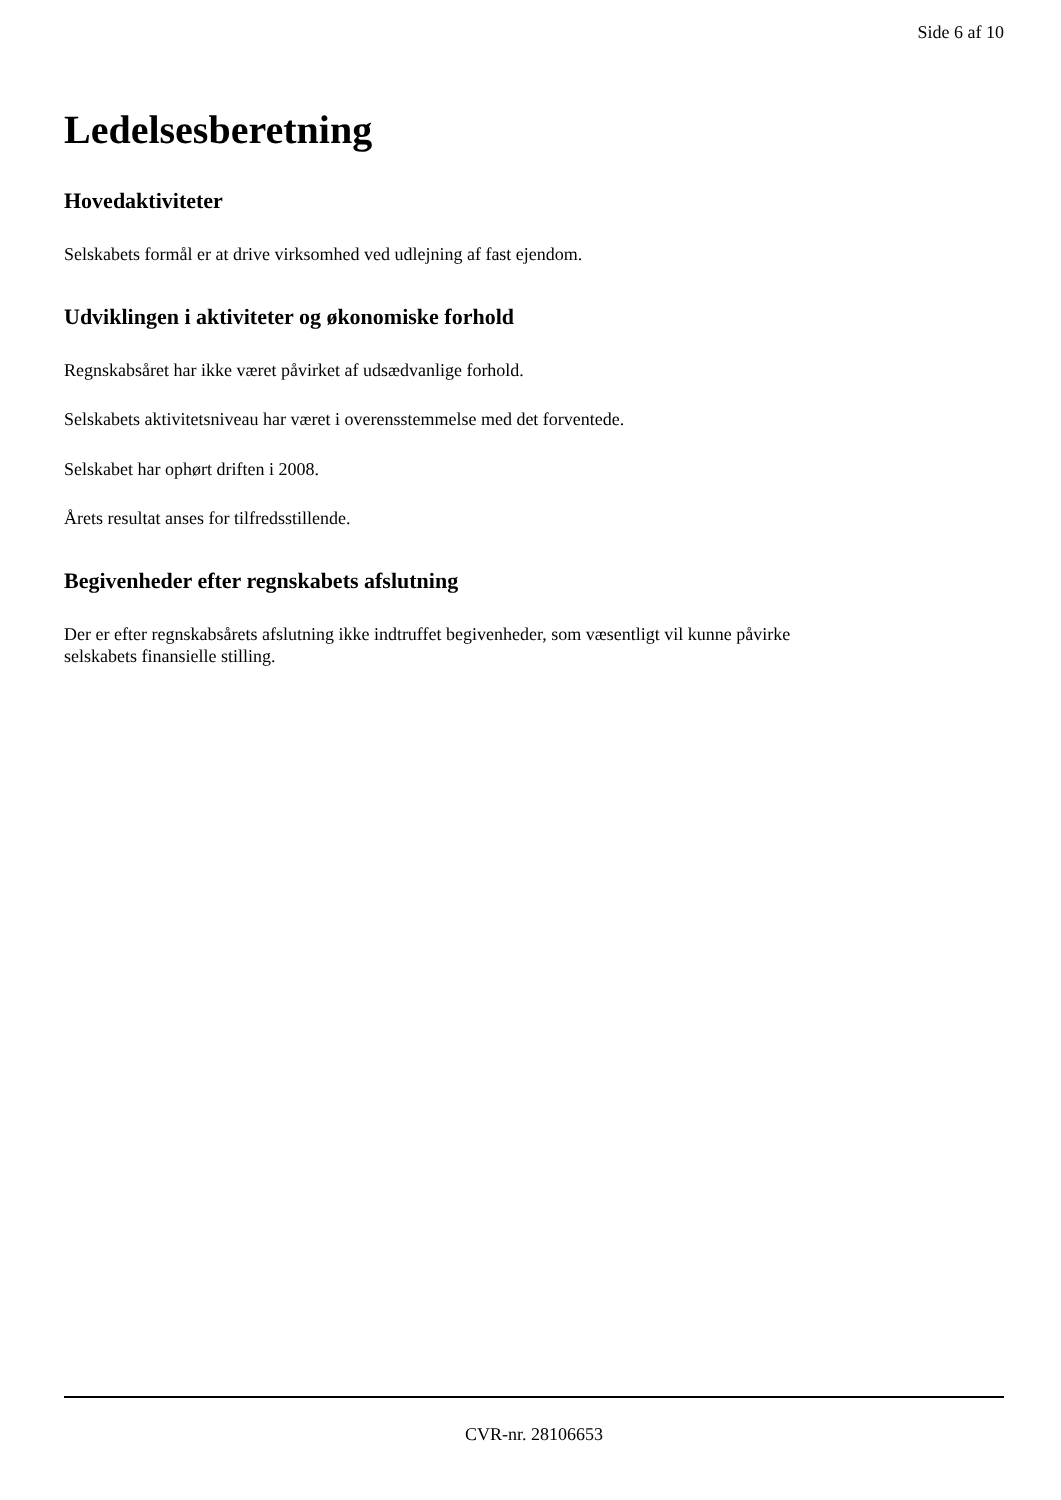Side 6 af 10
Ledelsesberetning
Hovedaktiviteter
Selskabets formål er at drive virksomhed ved udlejning af fast ejendom.
Udviklingen i aktiviteter og økonomiske forhold
Regnskabsåret har ikke været påvirket af udsædvanlige forhold.
Selskabets aktivitetsniveau har været i overensstemmelse med det forventede.
Selskabet har ophørt driften i 2008.
Årets resultat anses for tilfredsstillende.
Begivenheder efter regnskabets afslutning
Der er efter regnskabsårets afslutning ikke indtruffet begivenheder, som væsentligt vil kunne påvirke selskabets finansielle stilling.
CVR-nr. 28106653